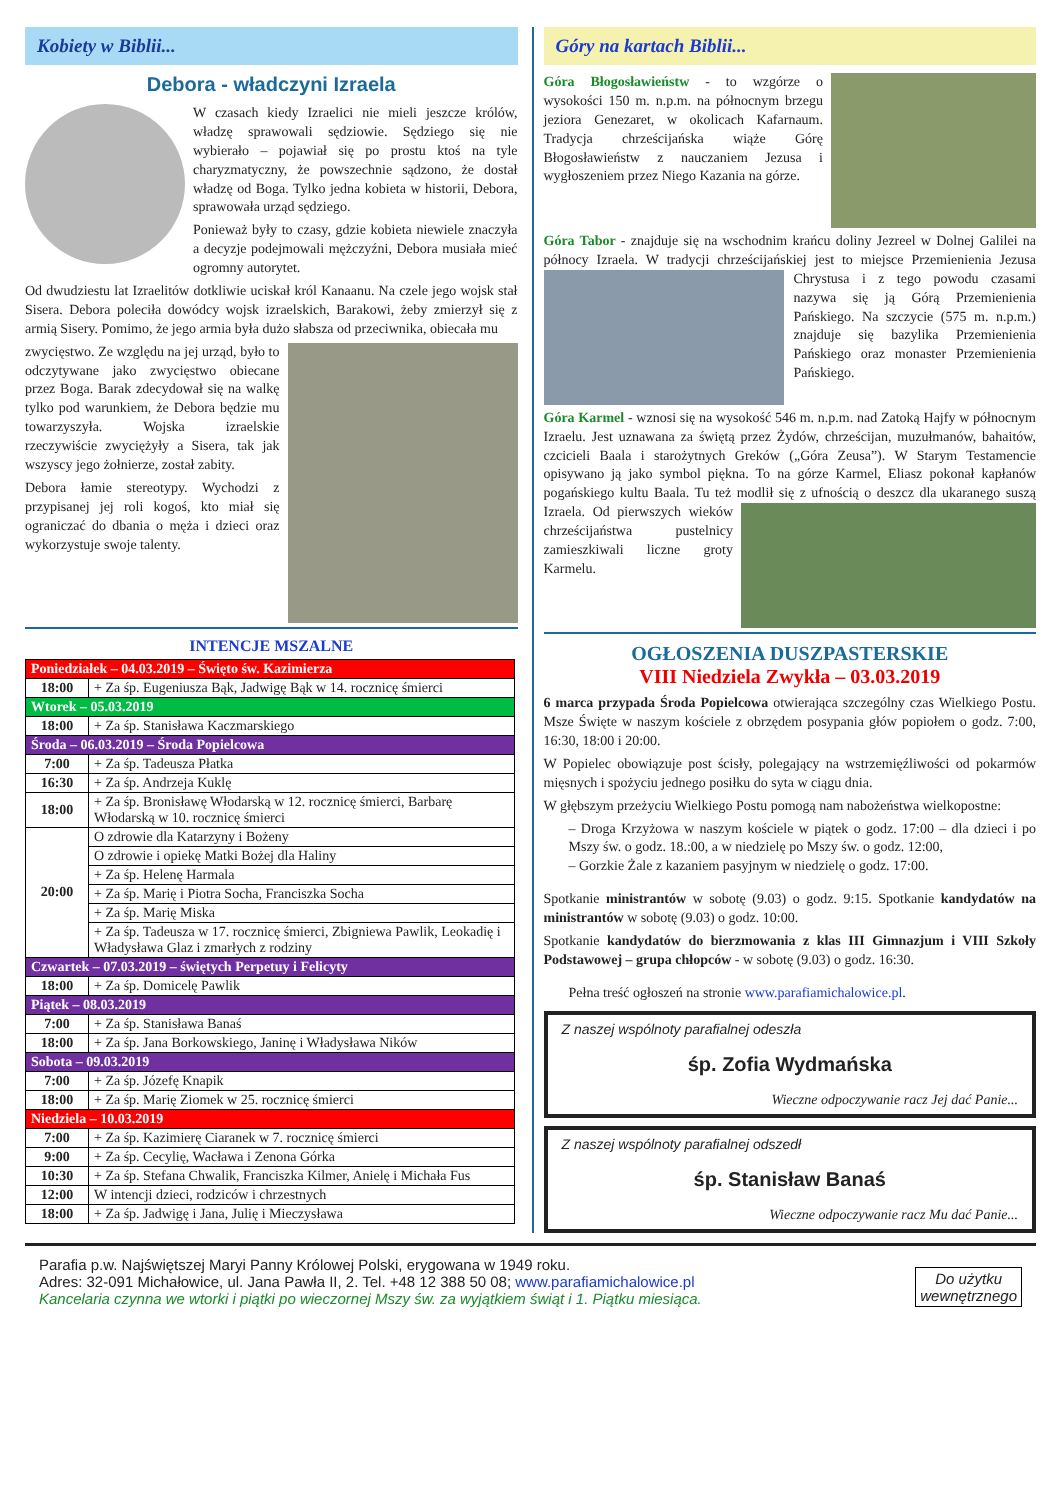Kobiety w Biblii...
Debora - władczyni Izraela
W czasach kiedy Izraelici nie mieli jeszcze królów, władzę sprawowali sędziowie. Sędziego się nie wybierało – pojawiał się po prostu ktoś na tyle charyzmatyczny, że powszechnie sądzono, że dostał władzę od Boga. Tylko jedna kobieta w historii, Debora, sprawowała urząd sędziego.
Ponieważ były to czasy, gdzie kobieta niewiele znaczyła a decyzje podejmowali mężczyźni, Debora musiała mieć ogromny autorytet.
Od dwudziestu lat Izraelitów dotkliwie uciskał król Kanaanu. Na czele jego wojsk stał Sisera. Debora poleciła dowódcy wojsk izraelskich, Barakowi, żeby zmierzył się z armią Sisery. Pomimo, że jego armia była dużo słabsza od przeciwnika, obiecała mu
zwycięstwo. Ze względu na jej urząd, było to odczytywane jako zwycięstwo obiecane przez Boga. Barak zdecydował się na walkę tylko pod warunkiem, że Debora będzie mu towarzyszyła. Wojska izraelskie rzeczywiście zwyciężyły a Sisera, tak jak wszyscy jego żołnierze, został zabity.
Debora łamie stereotypy. Wychodzi z przypisanej jej roli kogoś, kto miał się ograniczać do dbania o męża i dzieci oraz wykorzystuje swoje talenty.
INTENCJE MSZALNE
| Poniedziałek – 04.03.2019 – Święto św. Kazimierza | |
| 18:00 | + Za śp. Eugeniusza Bąk, Jadwigę Bąk w 14. rocznicę śmierci |
| Wtorek – 05.03.2019 | |
| 18:00 | + Za śp. Stanisława Kaczmarskiego |
| Środa – 06.03.2019 – Środa Popielcowa | |
| 7:00 | + Za śp. Tadeusza Płatka |
| 16:30 | + Za śp. Andrzeja Kuklę |
| 18:00 | + Za śp. Bronisławę Włodarską w 12. rocznicę śmierci, Barbarę Włodarską w 10. rocznicę śmierci |
| 20:00 | O zdrowie dla Katarzyny i Bożeny |
| | O zdrowie i opiekę Matki Bożej dla Haliny |
| | + Za śp. Helenę Harmala |
| | + Za śp. Marię i Piotra Socha, Franciszka Socha |
| | + Za śp. Marię Miska |
| | + Za śp. Tadeusza w 17. rocznicę śmierci, Zbigniewa Pawlik, Leokadię i Władysława Glaz i zmarłych z rodziny |
| Czwartek – 07.03.2019 – świętych Perpetuy i Felicyty | |
| 18:00 | + Za śp. Domicelę Pawlik |
| Piątek – 08.03.2019 | |
| 7:00 | + Za śp. Stanisława Banaś |
| 18:00 | + Za śp. Jana Borkowskiego, Janinę i Władysława Ników |
| Sobota – 09.03.2019 | |
| 7:00 | + Za śp. Józefę Knapik |
| 18:00 | + Za śp. Marię Ziomek w 25. rocznicę śmierci |
| Niedziela – 10.03.2019 | |
| 7:00 | + Za śp. Kazimierę Ciaranek w 7. rocznicę śmierci |
| 9:00 | + Za śp. Cecylię, Wacława i Zenona Górka |
| 10:30 | + Za śp. Stefana Chwalik, Franciszka Kilmer, Anielę i Michała Fus |
| 12:00 | W intencji dzieci, rodziców i chrzestnych |
| 18:00 | + Za śp. Jadwigę i Jana, Julię i Mieczysława |
Góry na kartach Biblii...
Góra Błogosławieństw - to wzgórze o wysokości 150 m. n.p.m. na północnym brzegu jeziora Genezaret, w okolicach Kafarnaum. Tradycja chrześcijańska wiąże Górę Błogosławieństw z nauczaniem Jezusa i wygłoszeniem przez Niego Kazania na górze.
Góra Tabor - znajduje się na wschodnim krańcu doliny Jezreel w Dolnej Galilei na północy Izraela. W tradycji chrześcijańskiej jest to miejsce Przemienienia Jezusa Chrystusa i z tego powodu czasami nazywa się ją Górą Przemienienia Pańskiego. Na szczycie (575 m. n.p.m.) znajduje się bazylika Przemienienia Pańskiego oraz monaster Przemienienia Pańskiego.
Góra Karmel - wznosi się na wysokość 546 m. n.p.m. nad Zatoką Hajfy w północnym Izraelu. Jest uznawana za świętą przez Żydów, chrześcijan, muzułmanów, bahaitów, czcicieli Baala i starożytnych Greków („Góra Zeusa”). W Starym Testamencie opisywano ją jako symbol piękna. To na górze Karmel, Eliasz pokonał kapłanów pogańskiego kultu Baala. Tu też modlił się z ufnością o deszcz dla ukaranego suszą Izraela. Od pierwszych wieków chrześcijaństwa pustelnicy zamieszkiwali liczne groty Karmelu.
OGŁOSZENIA DUSZPASTERSKIE
VIII Niedziela Zwykła – 03.03.2019
6 marca przypada Środa Popielcowa otwierająca szczególny czas Wielkiego Postu. Msze Święte w naszym kościele z obrzędem posypania głów popiołem o godz. 7:00, 16:30, 18:00 i 20:00.
W Popielec obowiązuje post ścisły, polegający na wstrzemięźliwości od pokarmów mięsnych i spożyciu jednego posiłku do syta w ciągu dnia.
W głębszym przeżyciu Wielkiego Postu pomogą nam nabożeństwa wielkopostne:
– Droga Krzyżowa w naszym kościele w piątek o godz. 17:00 – dla dzieci i po Mszy św. o godz. 18.:00, a w niedzielę po Mszy św. o godz. 12:00,
– Gorzkie Żale z kazaniem pasyjnym w niedzielę o godz. 17:00.
Spotkanie ministrantów w sobotę (9.03) o godz. 9:15. Spotkanie kandydatów na ministrantów w sobotę (9.03) o godz. 10:00.
Spotkanie kandydatów do bierzmowania z klas III Gimnazjum i VIII Szkoły Podstawowej – grupa chłopców - w sobotę (9.03) o godz. 16:30.
Pełna treść ogłoszeń na stronie www.parafiamichalowice.pl.
Z naszej wspólnoty parafialnej odeszła
śp. Zofia Wydmańska
Wieczne odpoczywanie racz Jej dać Panie...
Z naszej wspólnoty parafialnej odszedł
śp. Stanisław Banaś
Wieczne odpoczywanie racz Mu dać Panie...
Parafia p.w. Najświętszej Maryi Panny Królowej Polski, erygowana w 1949 roku.
Adres: 32-091 Michałowice, ul. Jana Pawła II, 2. Tel. +48 12 388 50 08; www.parafiamichalowice.pl
Kancelaria czynna we wtorki i piątki po wieczornej Mszy św. za wyjątkiem świąt i 1. Piątku miesiąca.
Do użytku
wewnętrznego